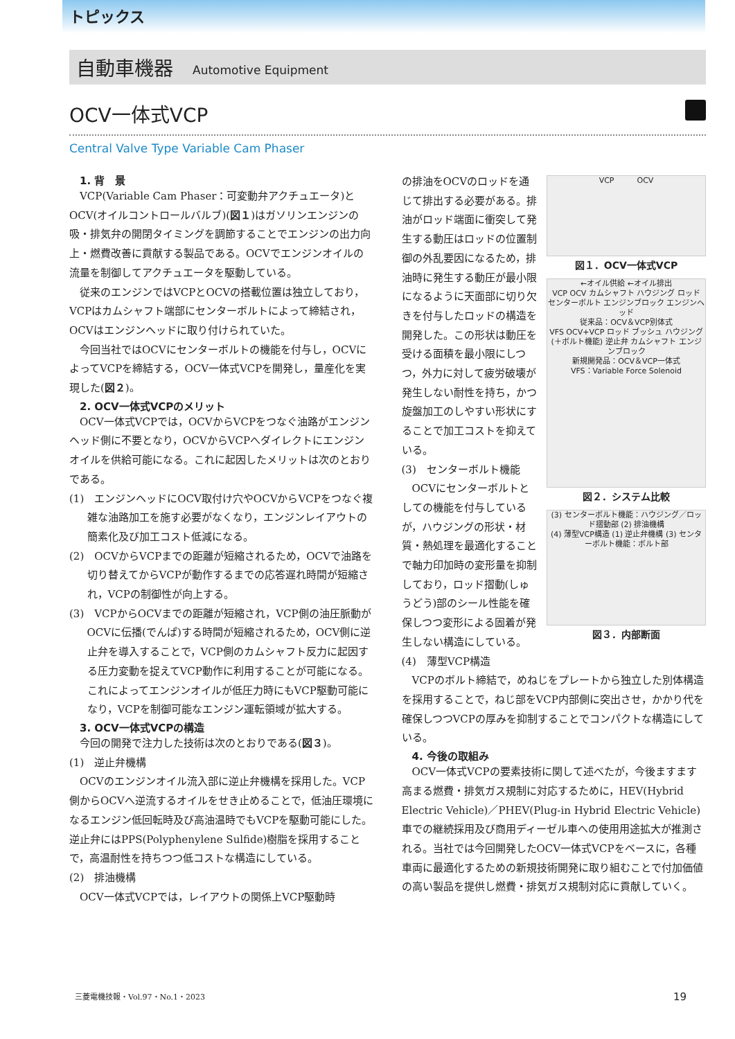トピックス
自動車機器 Automotive Equipment
OCV一体式VCP
Central Valve Type Variable Cam Phaser
1. 背　景
VCP(Variable Cam Phaser：可変動弁アクチュエータ)とOCV(オイルコントロールバルブ)(図１)はガソリンエンジンの吸・排気弁の開閉タイミングを調節することでエンジンの出力向上・燃費改善に貢献する製品である。OCVでエンジンオイルの流量を制御してアクチュエータを駆動している。
従来のエンジンではVCPとOCVの搭載位置は独立しており，VCPはカムシャフト端部にセンターボルトによって締結され，OCVはエンジンヘッドに取り付けられていた。
今回当社ではOCVにセンターボルトの機能を付与し，OCVによってVCPを締結する，OCV一体式VCPを開発し，量産化を実現した(図２)。
2. OCV一体式VCPのメリット
OCV一体式VCPでは，OCVからVCPをつなぐ油路がエンジンヘッド側に不要となり，OCVからVCPへダイレクトにエンジンオイルを供給可能になる。これに起因したメリットは次のとおりである。
(1)　エンジンヘッドにOCV取付け穴やOCVからVCPをつなぐ複雑な油路加工を施す必要がなくなり，エンジンレイアウトの簡素化及び加工コスト低減になる。
(2)　OCVからVCPまでの距離が短縮されるため，OCVで油路を切り替えてからVCPが動作するまでの応答遅れ時間が短縮され，VCPの制御性が向上する。
(3)　VCPからOCVまでの距離が短縮され，VCP側の油圧脈動がOCVに伝播(でんぱ)する時間が短縮されるため，OCV側に逆止弁を導入することで，VCP側のカムシャフト反力に起因する圧力変動を捉えてVCP動作に利用することが可能になる。これによってエンジンオイルが低圧力時にもVCP駆動可能になり，VCPを制御可能なエンジン運転領域が拡大する。
3. OCV一体式VCPの構造
今回の開発で注力した技術は次のとおりである(図３)。
(1)　逆止弁機構
OCVのエンジンオイル流入部に逆止弁機構を採用した。VCP側からOCVへ逆流するオイルをせき止めることで，低油圧環境になるエンジン低回転時及び高油温時でもVCPを駆動可能にした。逆止弁にはPPS(Polyphenylene Sulfide)樹脂を採用することで，高温耐性を持ちつつ低コストな構造にしている。
(2)　排油機構
OCV一体式VCPでは，レイアウトの関係上VCP駆動時
VCP　　　OCV
図１．OCV一体式VCP
←オイル供給 ←オイル排出
VCP OCV カムシャフト ハウジング ロッド センターボルト エンジンブロック エンジンヘッド
従来品：OCV＆VCP別体式
VFS OCV+VCP ロッド ブッシュ ハウジング(＋ボルト機能) 逆止弁 カムシャフト エンジンブロック
新規開発品：OCV＆VCP一体式
VFS：Variable Force Solenoid
図２．システム比較
(3) センターボルト機能：ハウジング／ロッド摺動部 (2) 排油機構
(4) 薄型VCP構造 (1) 逆止弁機構 (3) センターボルト機能：ボルト部
図３．内部断面
の排油をOCVのロッドを通じて排出する必要がある。排油がロッド端面に衝突して発生する動圧はロッドの位置制御の外乱要因になるため，排油時に発生する動圧が最小限になるように天面部に切り欠きを付与したロッドの構造を開発した。この形状は動圧を受ける面積を最小限にしつつ，外力に対して疲労破壊が発生しない耐性を持ち，かつ旋盤加工のしやすい形状にすることで加工コストを抑えている。
(3)　センターボルト機能
OCVにセンターボルトとしての機能を付与しているが，ハウジングの形状・材質・熱処理を最適化することで軸力印加時の変形量を抑制しており，ロッド摺動(しゅうどう)部のシール性能を確保しつつ変形による固着が発生しない構造にしている。
(4)　薄型VCP構造
VCPのボルト締結で，めねじをプレートから独立した別体構造を採用することで，ねじ部をVCP内部側に突出させ，かかり代を確保しつつVCPの厚みを抑制することでコンパクトな構造にしている。
4. 今後の取組み
OCV一体式VCPの要素技術に関して述べたが，今後ますます高まる燃費・排気ガス規制に対応するために，HEV(Hybrid Electric Vehicle)／PHEV(Plug-in Hybrid Electric Vehicle)車での継続採用及び商用ディーゼル車への使用用途拡大が推測される。当社では今回開発したOCV一体式VCPをベースに，各種車両に最適化するための新規技術開発に取り組むことで付加価値の高い製品を提供し燃費・排気ガス規制対応に貢献していく。
三菱電機技報・Vol.97・No.1・2023 19